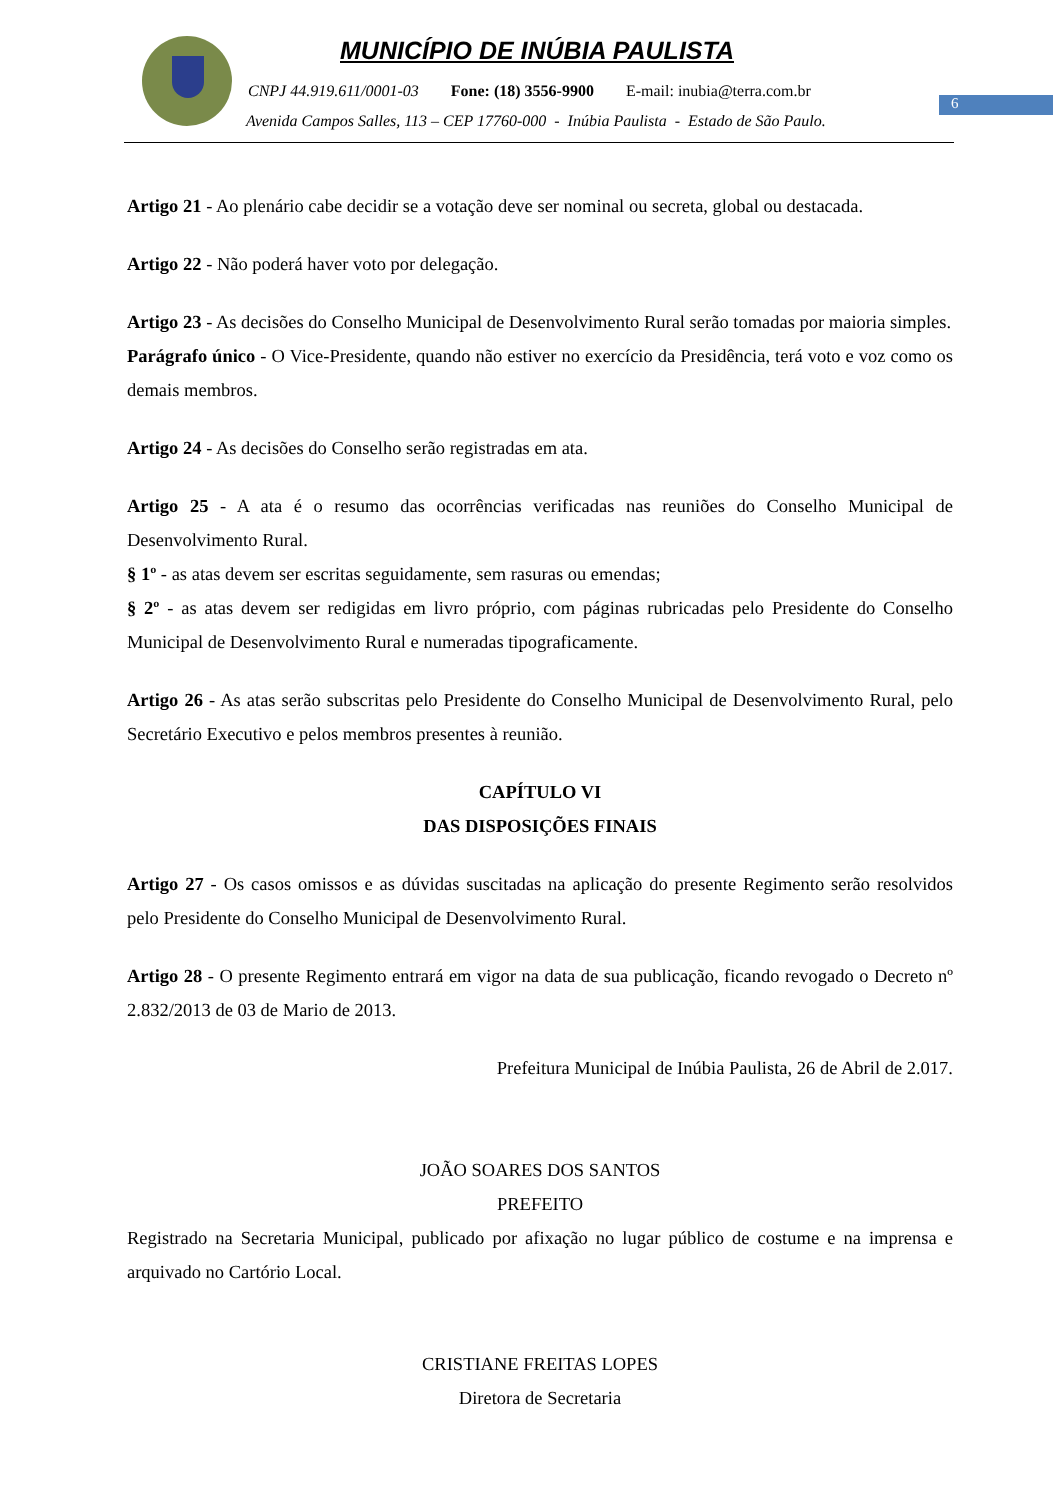MUNICÍPIO DE INÚBIA PAULISTA
CNPJ 44.919.611/0001-03 Fone: (18) 3556-9900 E-mail: inubia@terra.com.br
Avenida Campos Salles, 113 – CEP 17760-000 - Inúbia Paulista - Estado de São Paulo.
6
Artigo 21 - Ao plenário cabe decidir se a votação deve ser nominal ou secreta, global ou destacada.
Artigo 22 - Não poderá haver voto por delegação.
Artigo 23 - As decisões do Conselho Municipal de Desenvolvimento Rural serão tomadas por maioria simples.
Parágrafo único - O Vice-Presidente, quando não estiver no exercício da Presidência, terá voto e voz como os demais membros.
Artigo 24 - As decisões do Conselho serão registradas em ata.
Artigo 25 - A ata é o resumo das ocorrências verificadas nas reuniões do Conselho Municipal de Desenvolvimento Rural.
§ 1º - as atas devem ser escritas seguidamente, sem rasuras ou emendas;
§ 2º - as atas devem ser redigidas em livro próprio, com páginas rubricadas pelo Presidente do Conselho Municipal de Desenvolvimento Rural e numeradas tipograficamente.
Artigo 26 - As atas serão subscritas pelo Presidente do Conselho Municipal de Desenvolvimento Rural, pelo Secretário Executivo e pelos membros presentes à reunião.
CAPÍTULO VI
DAS DISPOSIÇÕES FINAIS
Artigo 27 - Os casos omissos e as dúvidas suscitadas na aplicação do presente Regimento serão resolvidos pelo Presidente do Conselho Municipal de Desenvolvimento Rural.
Artigo 28 - O presente Regimento entrará em vigor na data de sua publicação, ficando revogado o Decreto nº 2.832/2013 de 03 de Mario de 2013.
Prefeitura Municipal de Inúbia Paulista, 26 de Abril de 2.017.
JOÃO SOARES DOS SANTOS
PREFEITO
Registrado na Secretaria Municipal, publicado por afixação no lugar público de costume e na imprensa e arquivado no Cartório Local.
CRISTIANE FREITAS LOPES
Diretora de Secretaria